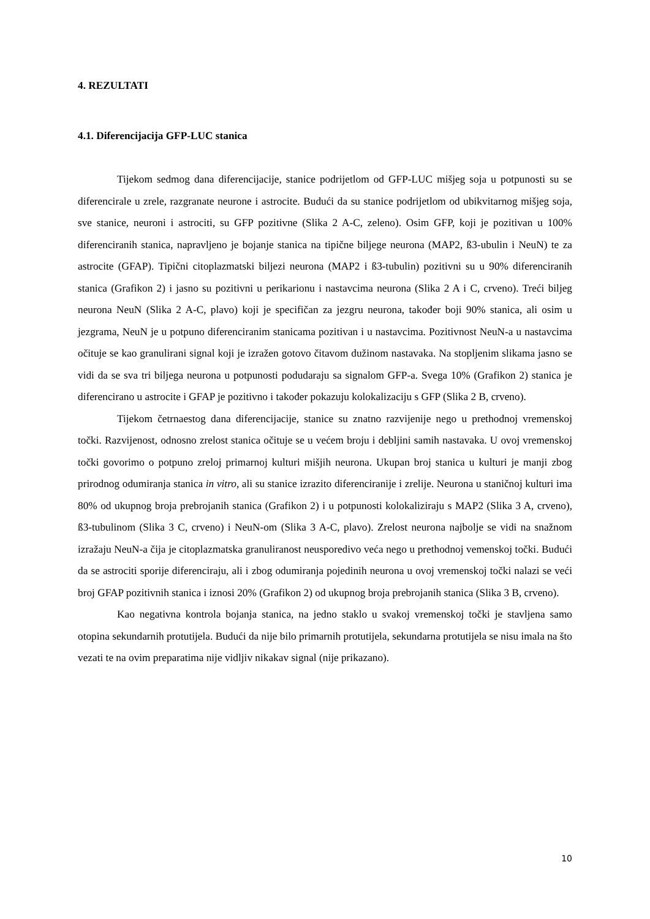4. REZULTATI
4.1. Diferencijacija GFP-LUC stanica
Tijekom sedmog dana diferencijacije, stanice podrijetlom od GFP-LUC mišjeg soja u potpunosti su se diferencirale u zrele, razgranate neurone i astrocite. Budući da su stanice podrijetlom od ubikvitarnog mišjeg soja, sve stanice, neuroni i astrociti, su GFP pozitivne (Slika 2 A-C, zeleno). Osim GFP, koji je pozitivan u 100% diferenciranih stanica, napravljeno je bojanje stanica na tipične biljege neurona (MAP2, ß3-ubulin i NeuN) te za astrocite (GFAP). Tipični citoplazmatski biljezi neurona (MAP2 i ß3-tubulin) pozitivni su u 90% diferenciranih stanica (Grafikon 2) i jasno su pozitivni u perikarionu i nastavcima neurona (Slika 2 A i C, crveno). Treći biljeg neurona NeuN (Slika 2 A-C, plavo) koji je specifičan za jezgru neurona, također boji 90% stanica, ali osim u jezgrama, NeuN je u potpuno diferenciranim stanicama pozitivan i u nastavcima. Pozitivnost NeuN-a u nastavcima očituje se kao granulirani signal koji je izražen gotovo čitavom dužinom nastavaka. Na stopljenim slikama jasno se vidi da se sva tri biljega neurona u potpunosti podudaraju sa signalom GFP-a. Svega 10% (Grafikon 2) stanica je diferencirano u astrocite i GFAP je pozitivno i također pokazuju kolokalizaciju s GFP (Slika 2 B, crveno).
Tijekom četrnaestog dana diferencijacije, stanice su znatno razvijenije nego u prethodnoj vremenskoj točki. Razvijenost, odnosno zrelost stanica očituje se u većem broju i debljini samih nastavaka. U ovoj vremenskoj točki govorimo o potpuno zreloj primarnoj kulturi mišjih neurona. Ukupan broj stanica u kulturi je manji zbog prirodnog odumiranja stanica in vitro, ali su stanice izrazito diferenciranije i zrelije. Neurona u staničnoj kulturi ima 80% od ukupnog broja prebrojanih stanica (Grafikon 2) i u potpunosti kolokaliziraju s MAP2 (Slika 3 A, crveno), ß3-tubulinom (Slika 3 C, crveno) i NeuN-om (Slika 3 A-C, plavo). Zrelost neurona najbolje se vidi na snažnom izražaju NeuN-a čija je citoplazmatska granuliranost neusporedivo veća nego u prethodnoj vemenskoj točki. Budući da se astrociti sporije diferenciraju, ali i zbog odumiranja pojedinih neurona u ovoj vremenskoj točki nalazi se veći broj GFAP pozitivnih stanica i iznosi 20% (Grafikon 2) od ukupnog broja prebrojanih stanica (Slika 3 B, crveno).
Kao negativna kontrola bojanja stanica, na jedno staklo u svakoj vremenskoj točki je stavljena samo otopina sekundarnih protutijela. Budući da nije bilo primarnih protutijela, sekundarna protutijela se nisu imala na što vezati te na ovim preparatima nije vidljiv nikakav signal (nije prikazano).
10